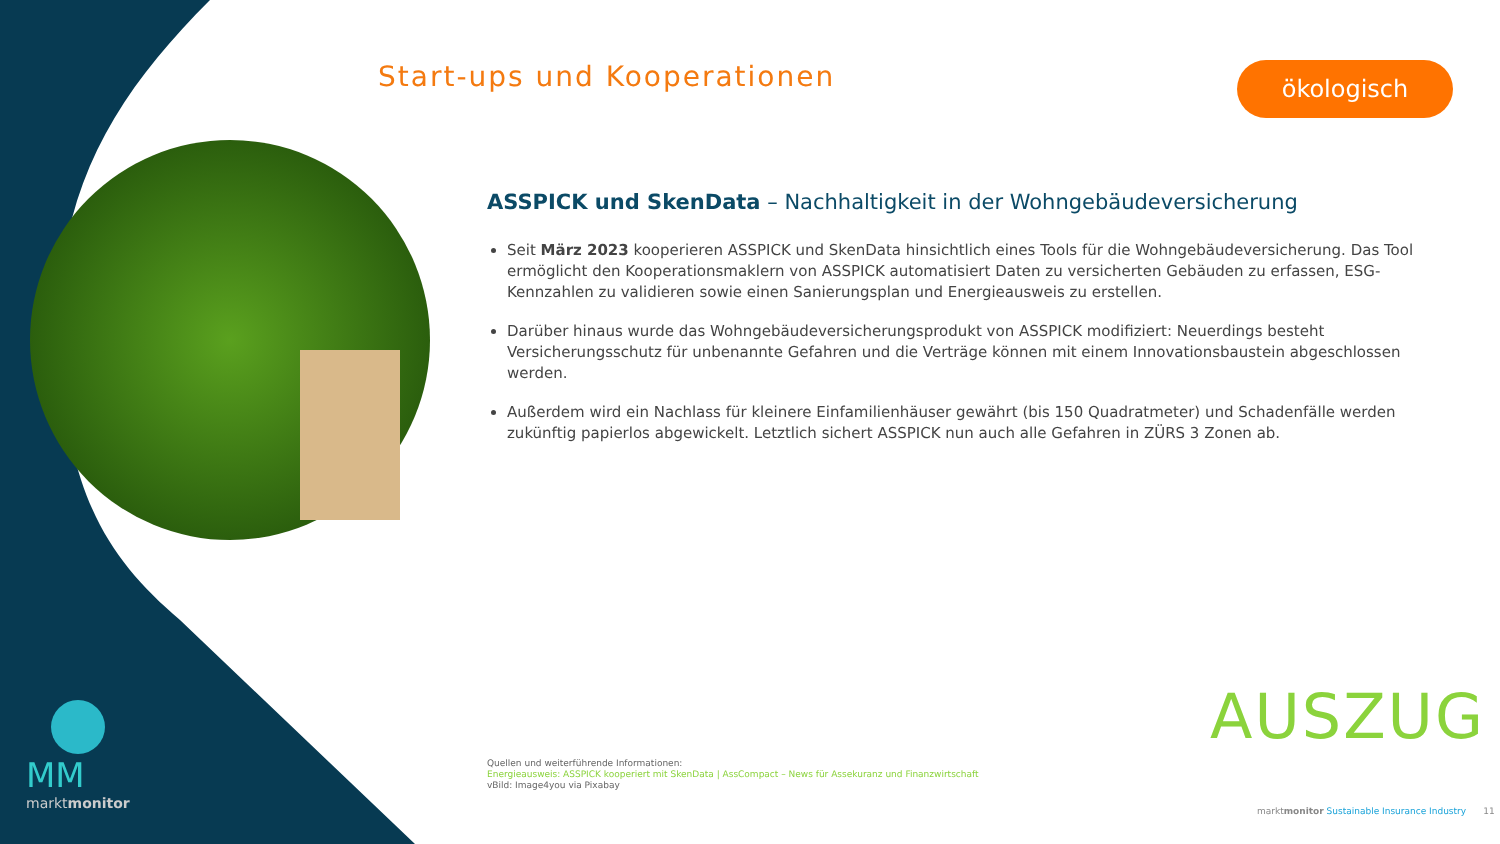Start-ups und Kooperationen ökologisch
ASSPICK und SkenData – Nachhaltigkeit in der Wohngebäudeversicherung
Seit März 2023 kooperieren ASSPICK und SkenData hinsichtlich eines Tools für die Wohngebäudeversicherung. Das Tool ermöglicht den Kooperationsmaklern von ASSPICK automatisiert Daten zu versicherten Gebäuden zu erfassen, ESG-Kennzahlen zu validieren sowie einen Sanierungsplan und Energieausweis zu erstellen.
Darüber hinaus wurde das Wohngebäudeversicherungsprodukt von ASSPICK modifiziert: Neuerdings besteht Versicherungsschutz für unbenannte Gefahren und die Verträge können mit einem Innovationsbaustein abgeschlossen werden.
Außerdem wird ein Nachlass für kleinere Einfamilienhäuser gewährt (bis 150 Quadratmeter) und Schadenfälle werden zukünftig papierlos abgewickelt. Letztlich sichert ASSPICK nun auch alle Gefahren in ZÜRS 3 Zonen ab.
AUSZUG
Quellen und weiterführende Informationen:
Energieausweis: ASSPICK kooperiert mit SkenData | AssCompact – News für Assekuranz und Finanzwirtschaft
vBild: Image4you via Pixabay
MM
marktmonitor
marktmonitor Sustainable Insurance Industry 11